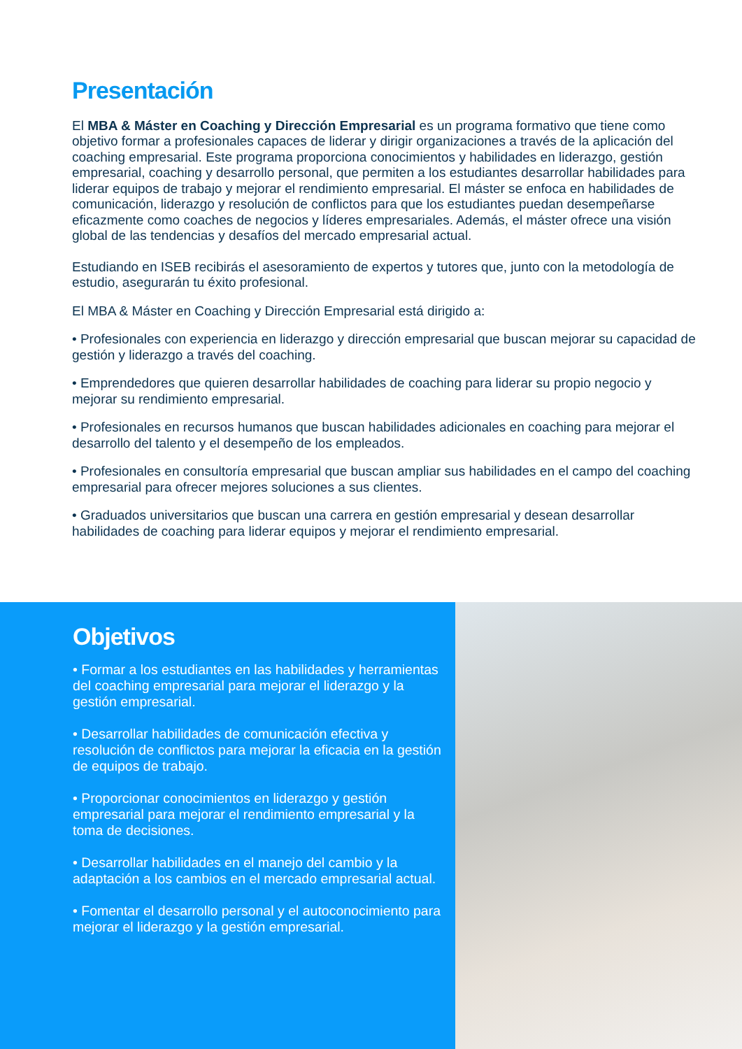Presentación
El MBA & Máster en Coaching y Dirección Empresarial es un programa formativo que tiene como objetivo formar a profesionales capaces de liderar y dirigir organizaciones a través de la aplicación del coaching empresarial. Este programa proporciona conocimientos y habilidades en liderazgo, gestión empresarial, coaching y desarrollo personal, que permiten a los estudiantes desarrollar habilidades para liderar equipos de trabajo y mejorar el rendimiento empresarial. El máster se enfoca en habilidades de comunicación, liderazgo y resolución de conflictos para que los estudiantes puedan desempeñarse eficazmente como coaches de negocios y líderes empresariales. Además, el máster ofrece una visión global de las tendencias y desafíos del mercado empresarial actual.
Estudiando en ISEB recibirás el asesoramiento de expertos y tutores que, junto con la metodología de estudio, asegurarán tu éxito profesional.
El MBA & Máster en Coaching y Dirección Empresarial está dirigido a:
• Profesionales con experiencia en liderazgo y dirección empresarial que buscan mejorar su capacidad de gestión y liderazgo a través del coaching.
• Emprendedores que quieren desarrollar habilidades de coaching para liderar su propio negocio y mejorar su rendimiento empresarial.
• Profesionales en recursos humanos que buscan habilidades adicionales en coaching para mejorar el desarrollo del talento y el desempeño de los empleados.
• Profesionales en consultoría empresarial que buscan ampliar sus habilidades en el campo del coaching empresarial para ofrecer mejores soluciones a sus clientes.
• Graduados universitarios que buscan una carrera en gestión empresarial y desean desarrollar habilidades de coaching para liderar equipos y mejorar el rendimiento empresarial.
Objetivos
• Formar a los estudiantes en las habilidades y herramientas del coaching empresarial para mejorar el liderazgo y la gestión empresarial.
• Desarrollar habilidades de comunicación efectiva y resolución de conflictos para mejorar la eficacia en la gestión de equipos de trabajo.
• Proporcionar conocimientos en liderazgo y gestión empresarial para mejorar el rendimiento empresarial y la toma de decisiones.
• Desarrollar habilidades en el manejo del cambio y la adaptación a los cambios en el mercado empresarial actual.
• Fomentar el desarrollo personal y el autoconocimiento para mejorar el liderazgo y la gestión empresarial.